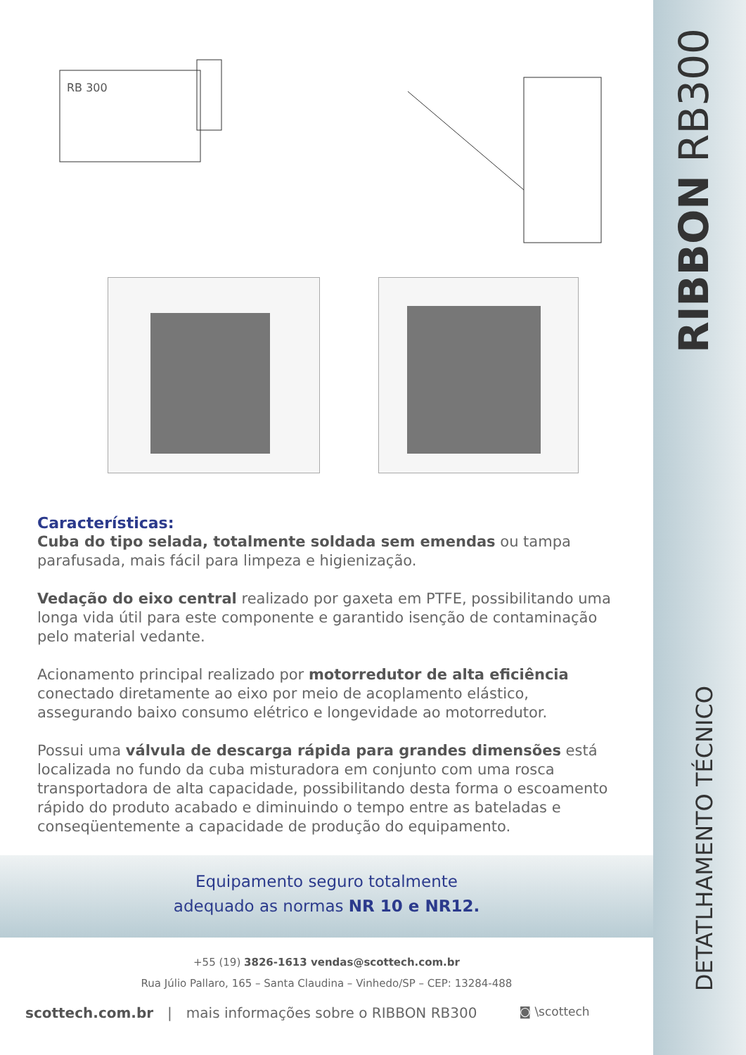RIBBON RB300
DETATLHAMENTO TÉCNICO
RB 300
Características:
Cuba do tipo selada, totalmente soldada sem emendas ou tampa parafusada, mais fácil para limpeza e higienização.
Vedação do eixo central realizado por gaxeta em PTFE, possibilitando uma longa vida útil para este componente e garantido isenção de contaminação pelo material vedante.
Acionamento principal realizado por motorredutor de alta eficiência conectado diretamente ao eixo por meio de acoplamento elástico, assegurando baixo consumo elétrico e longevidade ao motorredutor.
Possui uma válvula de descarga rápida para grandes dimensões está localizada no fundo da cuba misturadora em conjunto com uma rosca transportadora de alta capacidade, possibilitando desta forma o escoamento rápido do produto acabado e diminuindo o tempo entre as bateladas e conseqüentemente a capacidade de produção do equipamento.
Equipamento seguro totalmente
adequado as normas NR 10 e NR12.
+55 (19) 3826-1613 vendas@scottech.com.br
Rua Júlio Pallaro, 165 – Santa Claudina – Vinhedo/SP – CEP: 13284-488
scottech.com.br | mais informações sobre o RIBBON RB300 ◙ \scottech